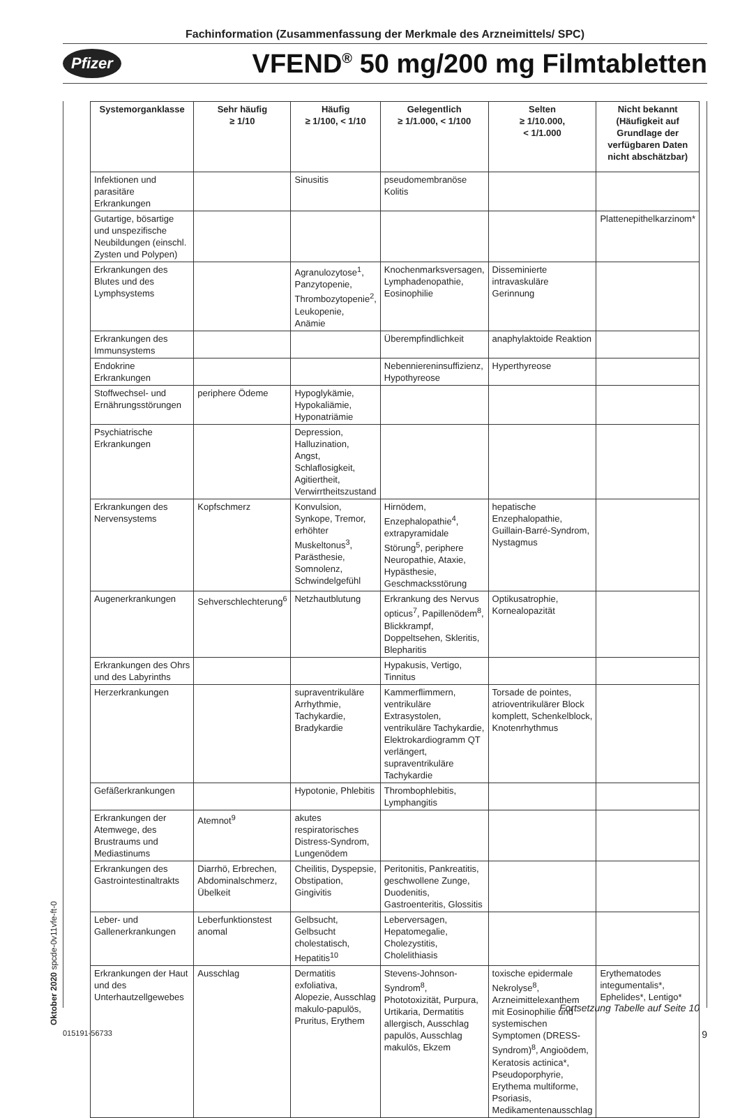Fachinformation (Zusammenfassung der Merkmale des Arzneimittels/ SPC)
Pfizer VFEND<sup>®</sup> 50 mg/200 mg Filmtabletten
| Systemorganklasse | Sehr häufig ≥ 1/10 | Häufig ≥ 1/100, < 1/10 | Gelegentlich ≥ 1/1.000, < 1/100 | Selten ≥ 1/10.000, < 1/1.000 | Nicht bekannt (Häufigkeit auf Grundlage der verfügbaren Daten nicht abschätzbar) |
| --- | --- | --- | --- | --- | --- |
| Infektionen und parasitäre Erkrankungen | | Sinusitis | pseudomembranöse Kolitis | | |
| Gutartige, bösartige und unspezifische Neubildungen (einschl. Zysten und Polypen) | | | | | Plattenepithelkarzinom* |
| Erkrankungen des Blutes und des Lymphsystems | | Agranulozytose<sup>1</sup>, Panzytopenie, Thrombozytopenie<sup>2</sup>, Leukopenie, Anämie | Knochenmarksversagen, Lymphadenopathie, Eosinophilie | Disseminierte intravaskuläre Gerinnung | |
| Erkrankungen des Immunsystems | | | Überempfindlichkeit | anaphylaktoide Reaktion | |
| Endokrine Erkrankungen | | | Nebenniereninsuffizienz, Hypothyreose | Hyperthyreose | |
| Stoffwechsel- und Ernährungsstörungen | periphere Ödeme | Hypoglykämie, Hypokaliämie, Hyponatriämie | | | |
| Psychiatrische Erkrankungen | | Depression, Halluzination, Angst, Schlaflosigkeit, Agitiertheit, Verwirrtheitszustand | | | |
| Erkrankungen des Nervensystems | Kopfschmerz | Konvulsion, Synkope, Tremor, erhöhter Muskeltonus<sup>3</sup>, Parästhesie, Somnolenz, Schwindelgefühl | Hirnödem, Enzephalopathie<sup>4</sup>, extrapyramidale Störung<sup>5</sup>, periphere Neuropathie, Ataxie, Hypästhesie, Geschmacksstörung | hepatische Enzephalopathie, Guillain-Barré-Syndrom, Nystagmus | |
| Augenerkrankungen | Sehverschlechterung<sup>6</sup> | Netzhautblutung | Erkrankung des Nervus opticus<sup>7</sup>, Papillenödem<sup>8</sup>, Blickkrampf, Doppeltsehen, Skleritis, Blepharitis | Optikusatrophie, Kornealopazität | |
| Erkrankungen des Ohrs und des Labyrinths | | | Hypakusis, Vertigo, Tinnitus | | |
| Herzerkrankungen | | supraventrikuläre Arrhythmie, Tachykardie, Bradykardie | Kammerflimmern, ventrikuläre Extrasystolen, ventrikuläre Tachykardie, Elektrokardiogramm QT verlängert, supraventrikuläre Tachykardie | Torsade de pointes, atrioventrikulärer Block komplett, Schenkelblock, Knotenrhythmus | |
| Gefäßerkrankungen | | Hypotonie, Phlebitis | Thrombophlebitis, Lymphangitis | | |
| Erkrankungen der Atemwege, des Brustraums und Mediastinums | Atemnot<sup>9</sup> | akutes respiratorisches Distress-Syndrom, Lungenödem | | | |
| Erkrankungen des Gastrointestinaltrakts | Diarrhö, Erbrechen, Abdominalschmerz, Übelkeit | Cheilitis, Dyspepsie, Obstipation, Gingivitis | Peritonitis, Pankreatitis, geschwollene Zunge, Duodenitis, Gastroenteritis, Glossitis | | |
| Leber- und Gallenerkrankungen | Leberfunktionstest anomal | Gelbsucht, Gelbsucht cholestatisch, Hepatitis<sup>10</sup> | Leberversagen, Hepatomegalie, Cholezystitis, Cholelithiasis | | |
| Erkrankungen der Haut und des Unterhautzellgewebes | Ausschlag | Dermatitis exfoliativa, Alopezie, Ausschlag makulo-papulös, Pruritus, Erythem | Stevens-Johnson-Syndrom<sup>8</sup>, Phototoxizität, Purpura, Urtikaria, Dermatitis allergisch, Ausschlag papulös, Ausschlag makulös, Ekzem | toxische epidermale Nekrolyse<sup>8</sup>, Arzneimittelexanthem mit Eosinophilie und systemischen Symptomen (DRESS-Syndrom)<sup>8</sup>, Angioödem, Keratosis actinica*, Pseudoporphyrie, Erythema multiforme, Psoriasis, Medikamentenausschlag | Erythematodes integumentalis*, Ephelides*, Lentigo* |
Fortsetzung Tabelle auf Seite 10
Oktober 2020 spcde-0v11vfe-ft-0
015191-56733 9